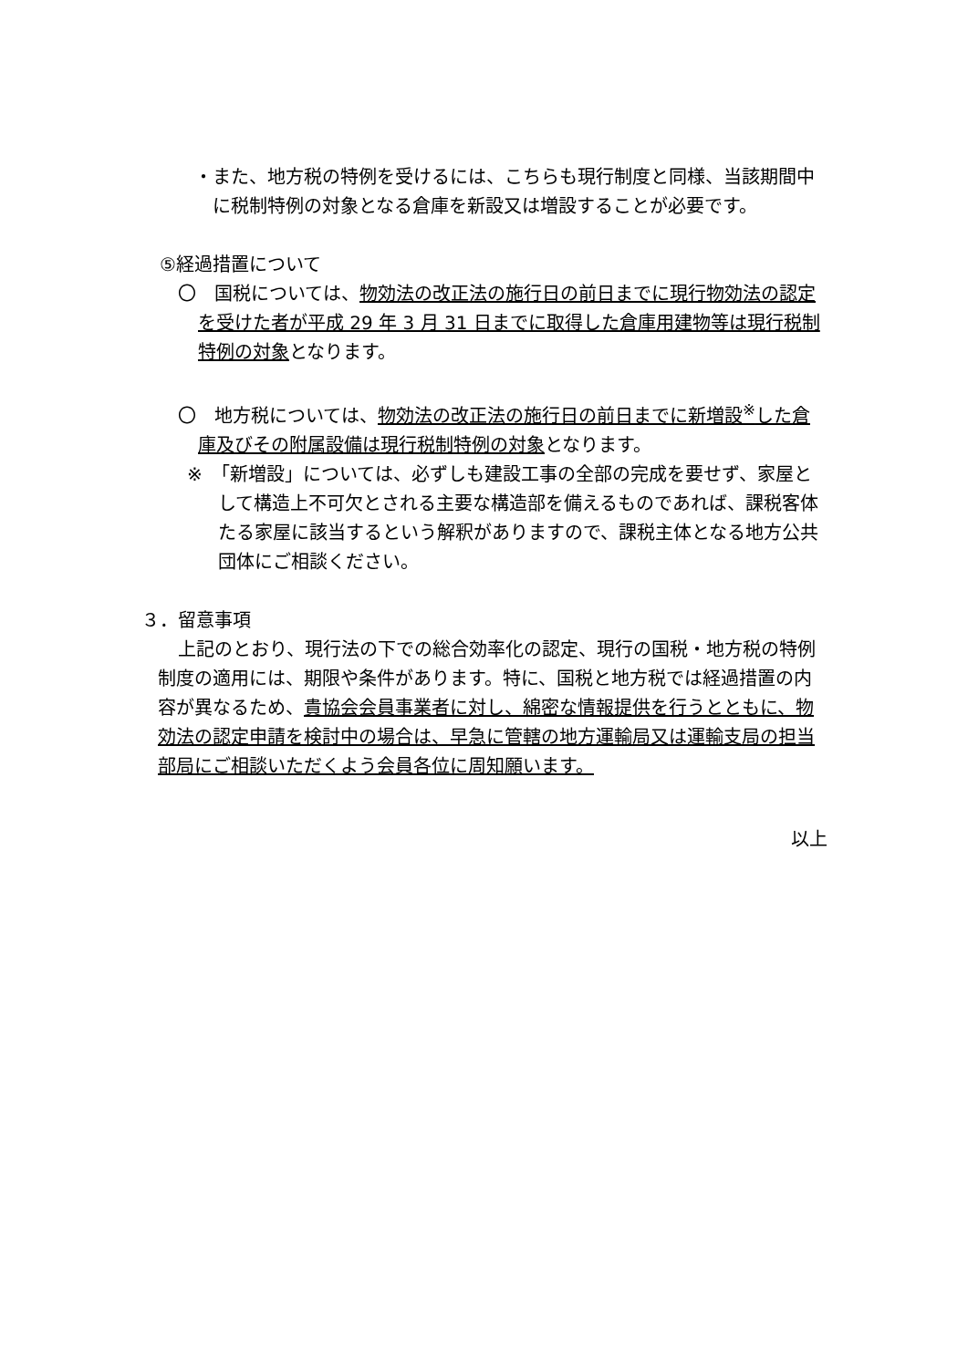・また、地方税の特例を受けるには、こちらも現行制度と同様、当該期間中に税制特例の対象となる倉庫を新設又は増設することが必要です。
⑤経過措置について
〇　国税については、物効法の改正法の施行日の前日までに現行物効法の認定を受けた者が平成 29 年 3 月 31 日までに取得した倉庫用建物等は現行税制特例の対象となります。
〇　地方税については、物効法の改正法の施行日の前日までに新増設<sup>※</sup>した倉庫及びその附属設備は現行税制特例の対象となります。
※　「新増設」については、必ずしも建設工事の全部の完成を要せず、家屋として構造上不可欠とされる主要な構造部を備えるものであれば、課税客体たる家屋に該当するという解釈がありますので、課税主体となる地方公共団体にご相談ください。
３．留意事項
上記のとおり、現行法の下での総合効率化の認定、現行の国税・地方税の特例制度の適用には、期限や条件があります。特に、国税と地方税では経過措置の内容が異なるため、貴協会会員事業者に対し、綿密な情報提供を行うとともに、物効法の認定申請を検討中の場合は、早急に管轄の地方運輸局又は運輸支局の担当部局にご相談いただくよう会員各位に周知願います。
以上